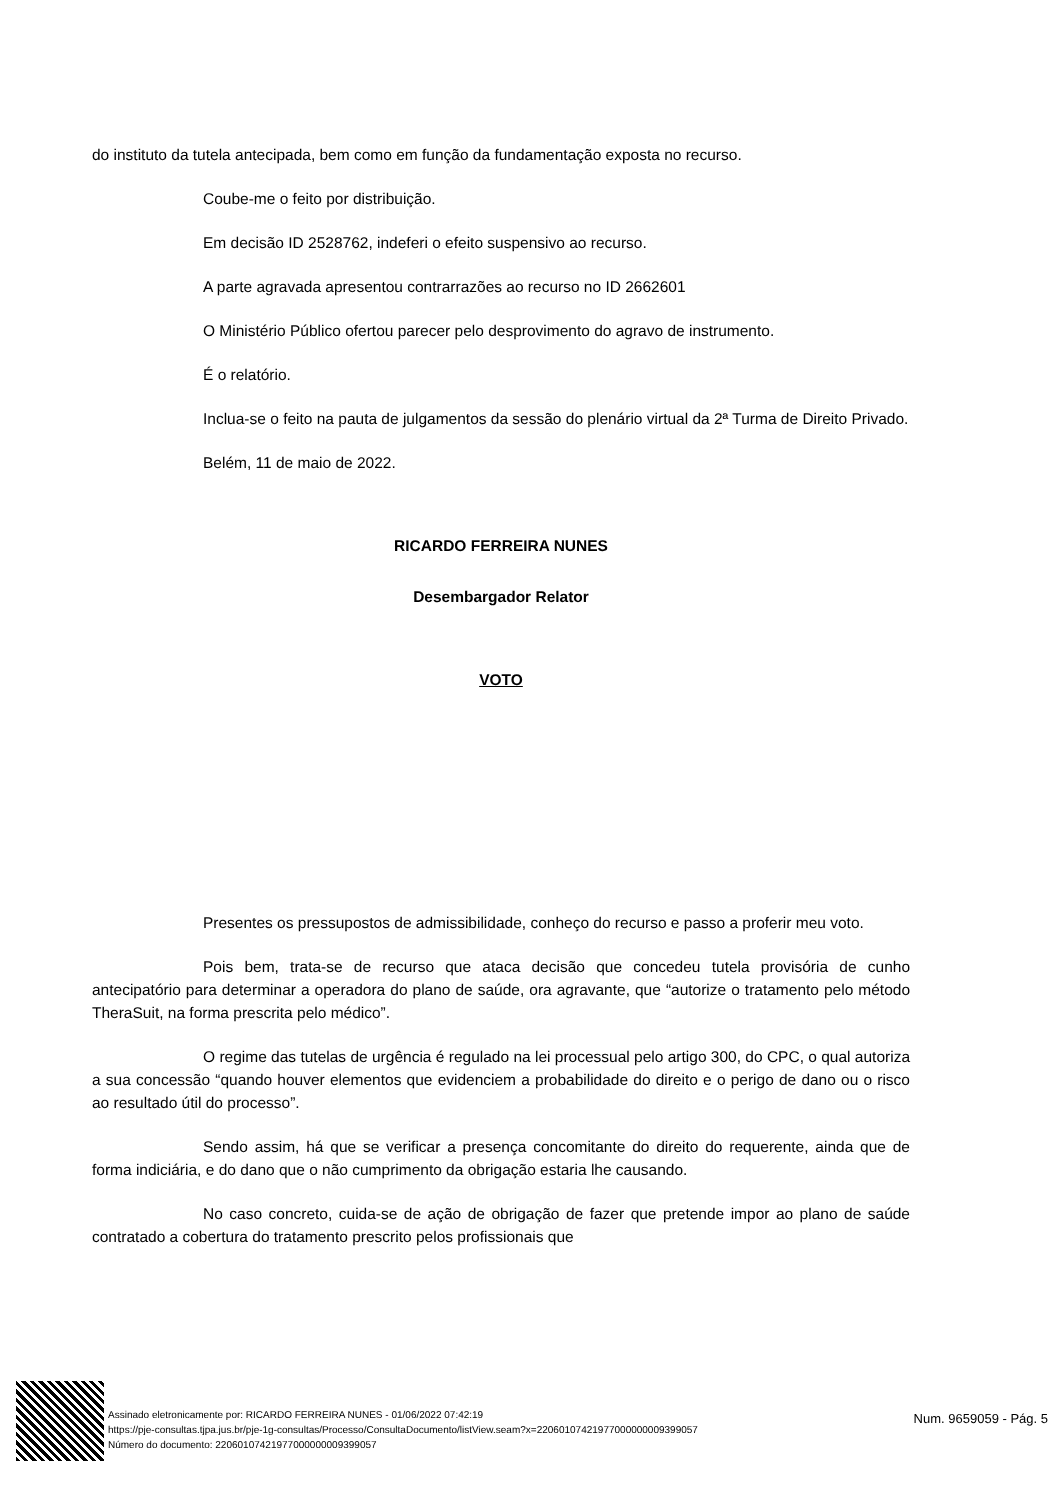do instituto da tutela antecipada, bem como em função da fundamentação exposta no recurso.
Coube-me o feito por distribuição.
Em decisão ID 2528762, indeferi o efeito suspensivo ao recurso.
A parte agravada apresentou contrarrazões ao recurso no ID 2662601
O Ministério Público ofertou parecer pelo desprovimento do agravo de instrumento.
É o relatório.
Inclua-se o feito na pauta de julgamentos da sessão do plenário virtual da 2ª Turma de Direito Privado.
Belém, 11 de maio de 2022.
RICARDO FERREIRA NUNES
Desembargador Relator
VOTO
Presentes os pressupostos de admissibilidade, conheço do recurso e passo a proferir meu voto.
Pois bem, trata-se de recurso que ataca decisão que concedeu tutela provisória de cunho antecipatório para determinar a operadora do plano de saúde, ora agravante, que “autorize o tratamento pelo método TheraSuit, na forma prescrita pelo médico”.
O regime das tutelas de urgência é regulado na lei processual pelo artigo 300, do CPC, o qual autoriza a sua concessão “quando houver elementos que evidenciem a probabilidade do direito e o perigo de dano ou o risco ao resultado útil do processo”.
Sendo assim, há que se verificar a presença concomitante do direito do requerente, ainda que de forma indiciária, e do dano que o não cumprimento da obrigação estaria lhe causando.
No caso concreto, cuida-se de ação de obrigação de fazer que pretende impor ao plano de saúde contratado a cobertura do tratamento prescrito pelos profissionais que
Assinado eletronicamente por: RICARDO FERREIRA NUNES - 01/06/2022 07:42:19
https://pje-consultas.tjpa.jus.br/pje-1g-consultas/Processo/ConsultaDocumento/listView.seam?x=22060107421977000000009399057
Número do documento: 22060107421977000000009399057
Num. 9659059 - Pág. 5